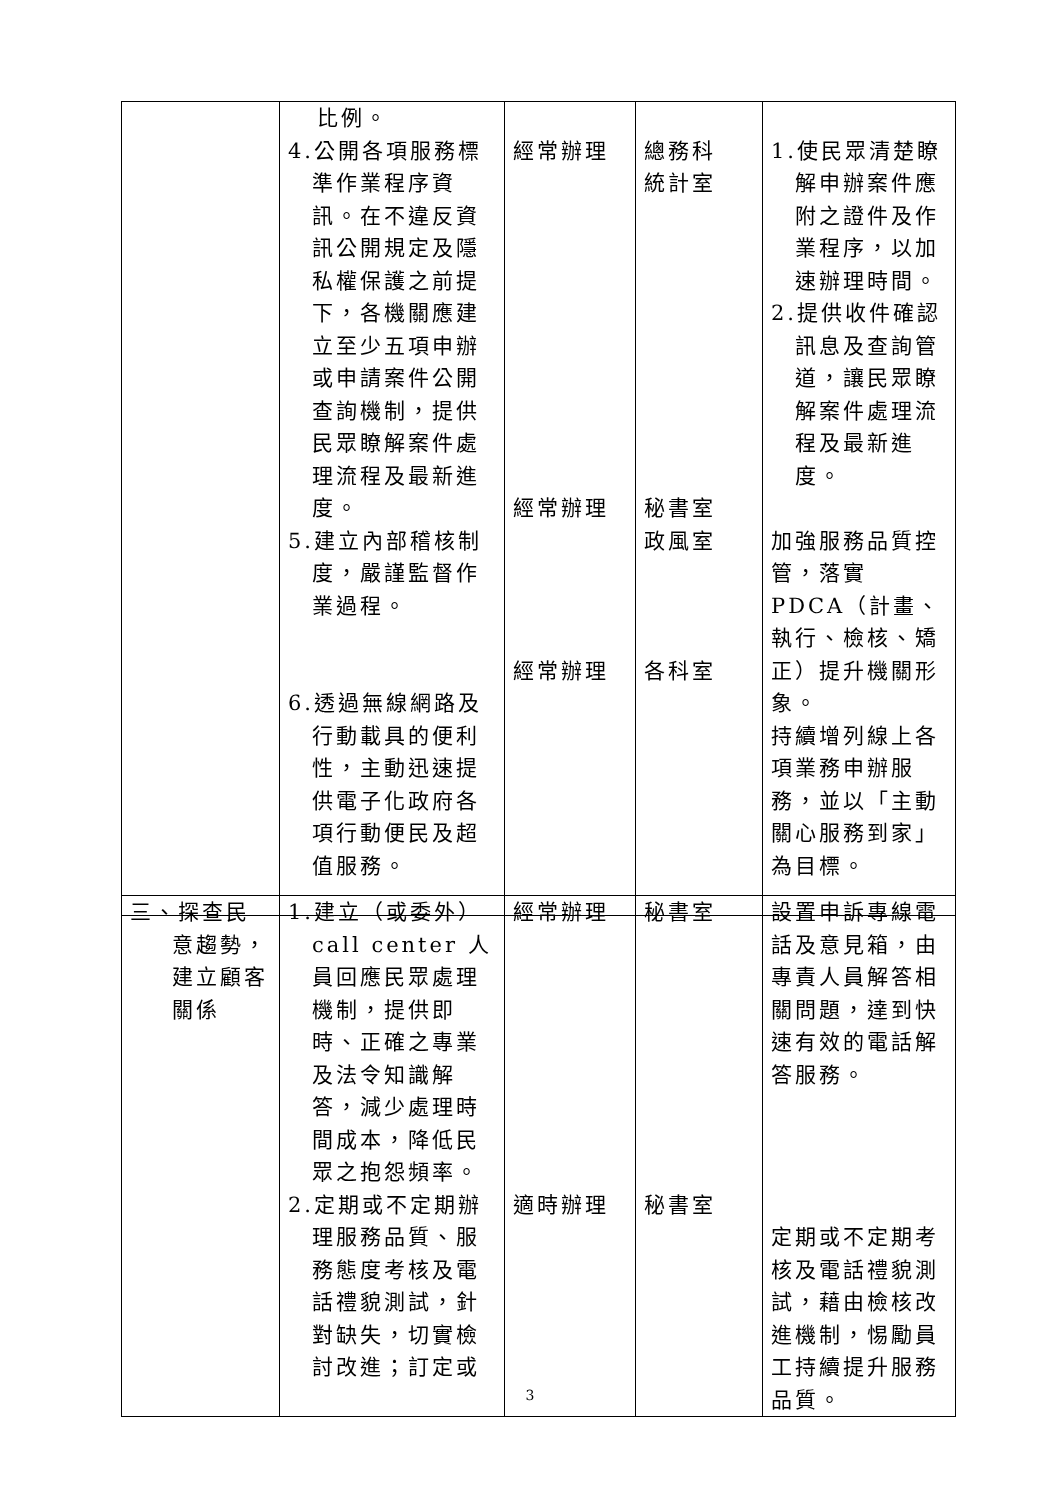| | 比例。 4.公開各項服務標準作業程序資訊。在不違反資訊公開規定及隱私權保護之前提下，各機關應建立至少五項申辦或申請案件公開查詢機制，提供民眾瞭解案件處理流程及最新進度。 5.建立內部稽核制度，嚴謹監督作業過程。 6.透過無線網路及行動載具的便利性，主動迅速提供電子化政府各項行動便民及超值服務。 | 經常辦理 經常辦理 經常辦理 | 總務科 統計室 秘書室 政風室 各科室 | 1.使民眾清楚瞭解申辦案件應附之證件及作業程序，以加速辦理時間。 2.提供收件確認訊息及查詢管道，讓民眾瞭解案件處理流程及最新進度。 加強服務品質控管，落實 PDCA（計畫、執行、檢核、矯正）提升機關形象。 持續增列線上各項業務申辦服務，並以「主動關心服務到家」為目標。 |
| 三、探查民意趨勢，建立顧客關係 | 1.建立（或委外）call center 人員回應民眾處理機制，提供即時、正確之專業及法令知識解答，減少處理時間成本，降低民眾之抱怨頻率。 2.定期或不定期辦理服務品質、服務態度考核及電話禮貌測試，針對缺失，切實檢討改進；訂定或 | 經常辦理 適時辦理 | 秘書室 秘書室 | 設置申訴專線電話及意見箱，由專責人員解答相關問題，達到快速有效的電話解答服務。 定期或不定期考核及電話禮貌測試，藉由檢核改進機制，惕勵員工持續提升服務品質。 |
3